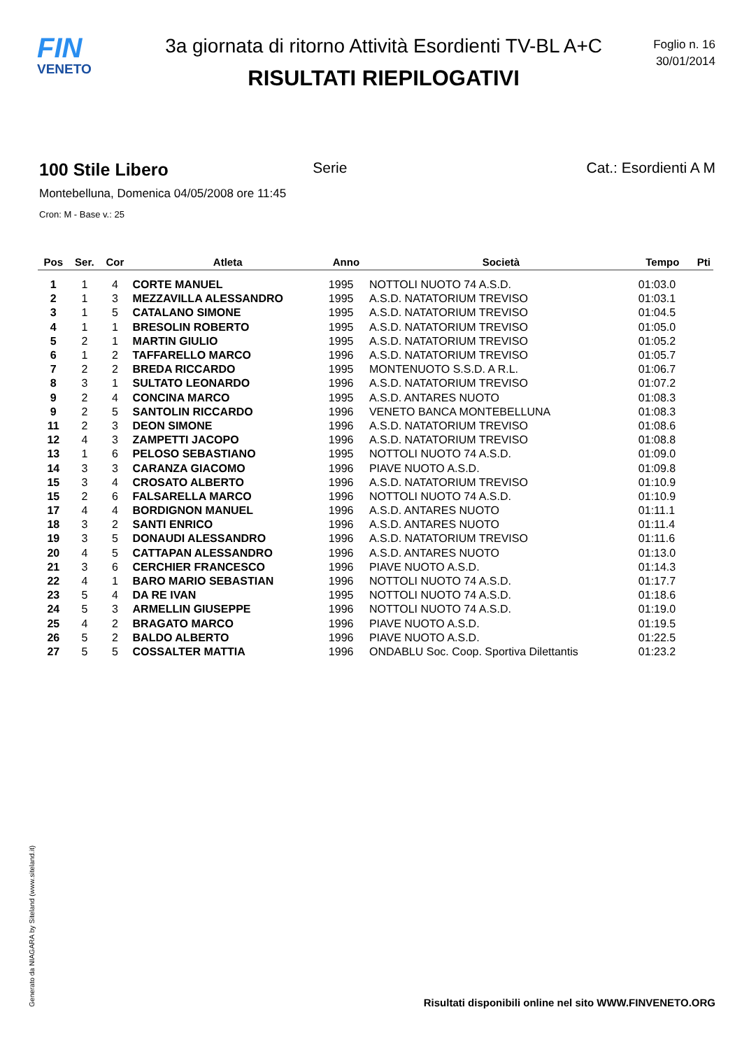FIN
VENETO
3a giornata di ritorno Attività Esordienti TV-BL A+C
RISULTATI RIEPILOGATIVI
Foglio n. 16
30/01/2014
100 Stile Libero Serie Cat.: Esordienti A M
Montebelluna, Domenica 04/05/2008 ore 11:45
Cron: M - Base v.: 25
| Pos | Ser. | Cor | Atleta | Anno | Società | Tempo | Pti |
| --- | --- | --- | --- | --- | --- | --- | --- |
| 1 | 1 | 4 | CORTE MANUEL | 1995 | NOTTOLI NUOTO 74 A.S.D. | 01:03.0 | |
| 2 | 1 | 3 | MEZZAVILLA ALESSANDRO | 1995 | A.S.D. NATATORIUM TREVISO | 01:03.1 | |
| 3 | 1 | 5 | CATALANO SIMONE | 1995 | A.S.D. NATATORIUM TREVISO | 01:04.5 | |
| 4 | 1 | 1 | BRESOLIN ROBERTO | 1995 | A.S.D. NATATORIUM TREVISO | 01:05.0 | |
| 5 | 2 | 1 | MARTIN GIULIO | 1995 | A.S.D. NATATORIUM TREVISO | 01:05.2 | |
| 6 | 1 | 2 | TAFFARELLO MARCO | 1996 | A.S.D. NATATORIUM TREVISO | 01:05.7 | |
| 7 | 2 | 2 | BREDA RICCARDO | 1995 | MONTENUOTO S.S.D. A R.L. | 01:06.7 | |
| 8 | 3 | 1 | SULTATO LEONARDO | 1996 | A.S.D. NATATORIUM TREVISO | 01:07.2 | |
| 9 | 2 | 4 | CONCINA MARCO | 1995 | A.S.D. ANTARES NUOTO | 01:08.3 | |
| 9 | 2 | 5 | SANTOLIN RICCARDO | 1996 | VENETO BANCA MONTEBELLUNA | 01:08.3 | |
| 11 | 2 | 3 | DEON SIMONE | 1996 | A.S.D. NATATORIUM TREVISO | 01:08.6 | |
| 12 | 4 | 3 | ZAMPETTI JACOPO | 1996 | A.S.D. NATATORIUM TREVISO | 01:08.8 | |
| 13 | 1 | 6 | PELOSO SEBASTIANO | 1995 | NOTTOLI NUOTO 74 A.S.D. | 01:09.0 | |
| 14 | 3 | 3 | CARANZA GIACOMO | 1996 | PIAVE NUOTO A.S.D. | 01:09.8 | |
| 15 | 3 | 4 | CROSATO ALBERTO | 1996 | A.S.D. NATATORIUM TREVISO | 01:10.9 | |
| 15 | 2 | 6 | FALSARELLA MARCO | 1996 | NOTTOLI NUOTO 74 A.S.D. | 01:10.9 | |
| 17 | 4 | 4 | BORDIGNON MANUEL | 1996 | A.S.D. ANTARES NUOTO | 01:11.1 | |
| 18 | 3 | 2 | SANTI ENRICO | 1996 | A.S.D. ANTARES NUOTO | 01:11.4 | |
| 19 | 3 | 5 | DONAUDI ALESSANDRO | 1996 | A.S.D. NATATORIUM TREVISO | 01:11.6 | |
| 20 | 4 | 5 | CATTAPAN ALESSANDRO | 1996 | A.S.D. ANTARES NUOTO | 01:13.0 | |
| 21 | 3 | 6 | CERCHIER FRANCESCO | 1996 | PIAVE NUOTO A.S.D. | 01:14.3 | |
| 22 | 4 | 1 | BARO MARIO SEBASTIAN | 1996 | NOTTOLI NUOTO 74 A.S.D. | 01:17.7 | |
| 23 | 5 | 4 | DA RE IVAN | 1995 | NOTTOLI NUOTO 74 A.S.D. | 01:18.6 | |
| 24 | 5 | 3 | ARMELLIN GIUSEPPE | 1996 | NOTTOLI NUOTO 74 A.S.D. | 01:19.0 | |
| 25 | 4 | 2 | BRAGATO MARCO | 1996 | PIAVE NUOTO A.S.D. | 01:19.5 | |
| 26 | 5 | 2 | BALDO ALBERTO | 1996 | PIAVE NUOTO A.S.D. | 01:22.5 | |
| 27 | 5 | 5 | COSSALTER MATTIA | 1996 | ONDABLU Soc. Coop. Sportiva Dilettantis | 01:23.2 | |
Generato da NIAGARA by Siteland (www.siteland.it)
Risultati disponibili online nel sito WWW.FINVENETO.ORG